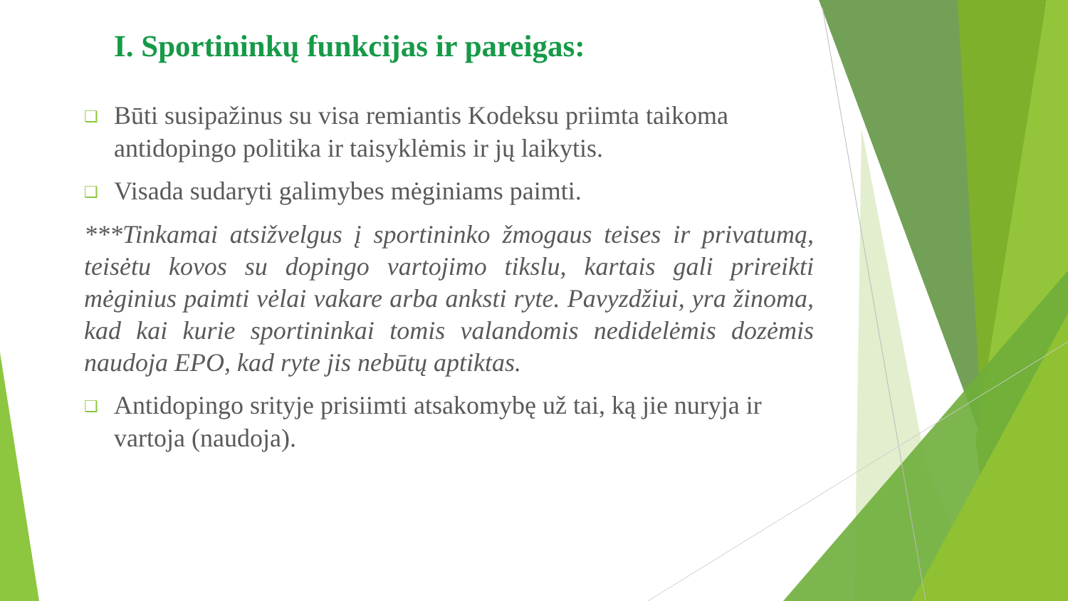I. Sportininkų funkcijas ir pareigas:
❑ Būti susipažinus su visa remiantis Kodeksu priimta taikoma antidopingo politika ir taisyklėmis ir jų laikytis.
❑ Visada sudaryti galimybes mėginiams paimti.
***Tinkamai atsižvelgus į sportininko žmogaus teises ir privatumą, teisėtu kovos su dopingo vartojimo tikslu, kartais gali prireikti mėginius paimti vėlai vakare arba anksti ryte. Pavyzdžiui, yra žinoma, kad kai kurie sportininkai tomis valandomis nedidelėmis dozėmis naudoja EPO, kad ryte jis nebūtų aptiktas.
❑ Antidopingo srityje prisiimti atsakomybę už tai, ką jie nuryja ir vartoja (naudoja).